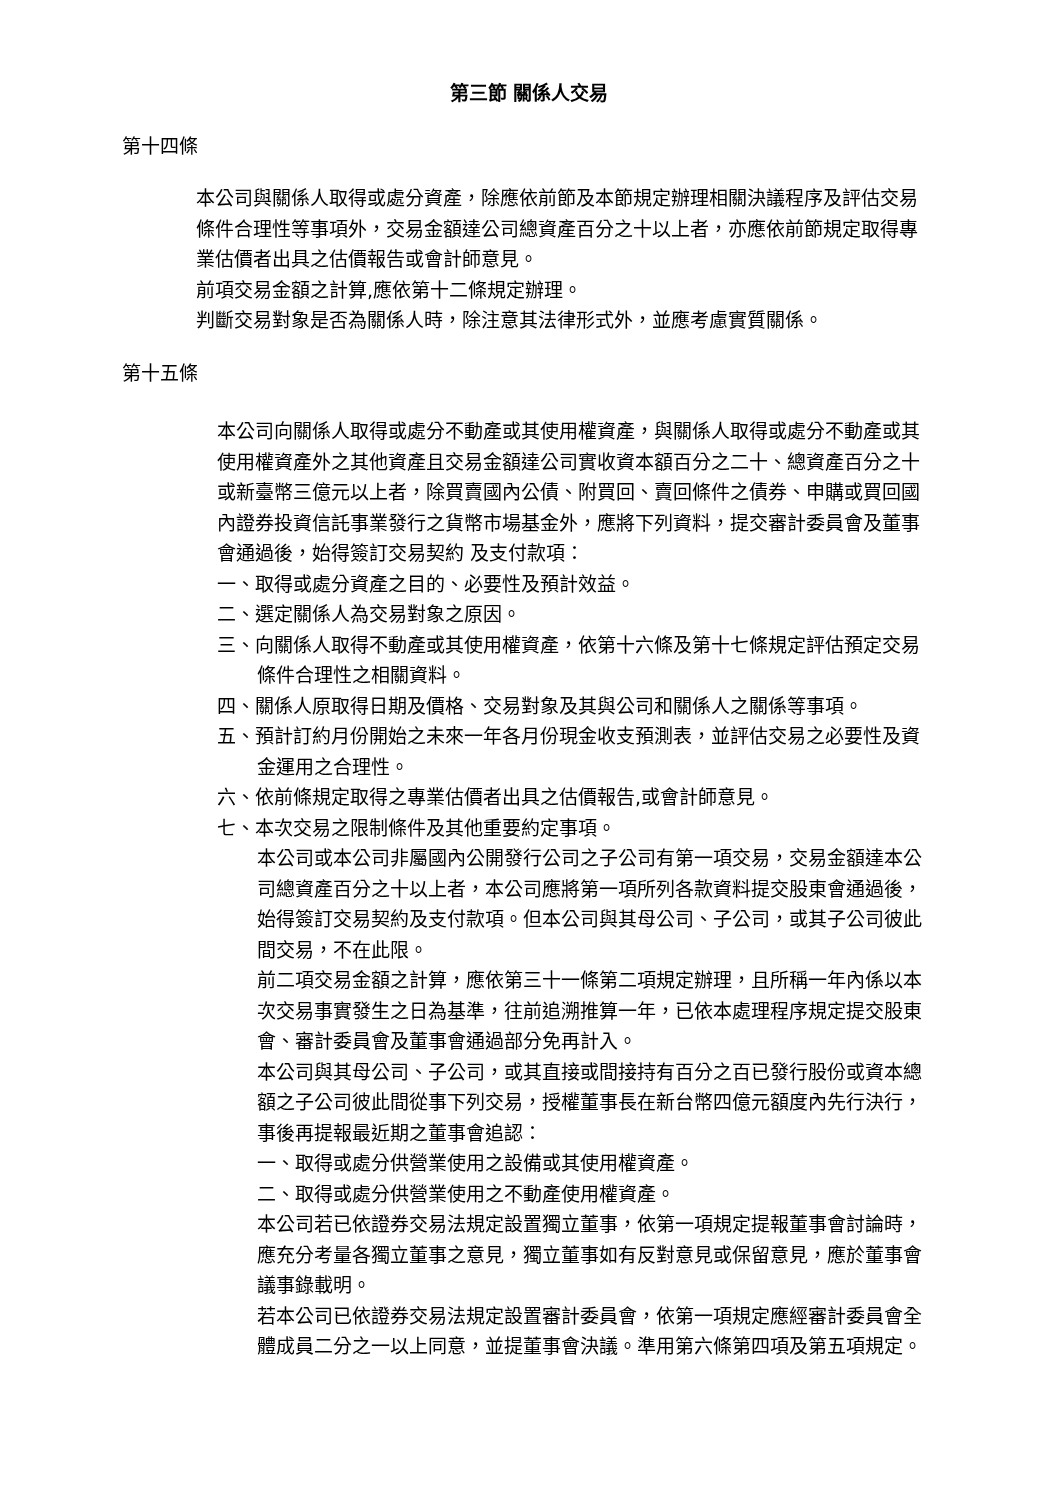第三節 關係人交易
第十四條
本公司與關係人取得或處分資產，除應依前節及本節規定辦理相關決議程序及評估交易條件合理性等事項外，交易金額達公司總資產百分之十以上者，亦應依前節規定取得專業估價者出具之估價報告或會計師意見。
前項交易金額之計算,應依第十二條規定辦理。
判斷交易對象是否為關係人時，除注意其法律形式外，並應考慮實質關係。
第十五條
本公司向關係人取得或處分不動產或其使用權資產，與關係人取得或處分不動產或其使用權資產外之其他資產且交易金額達公司實收資本額百分之二十、總資產百分之十或新臺幣三億元以上者，除買賣國內公債、附買回、賣回條件之債券、申購或買回國內證券投資信託事業發行之貨幣市場基金外，應將下列資料，提交審計委員會及董事會通過後，始得簽訂交易契約 及支付款項：
一、取得或處分資產之目的、必要性及預計效益。
二、選定關係人為交易對象之原因。
三、向關係人取得不動產或其使用權資產，依第十六條及第十七條規定評估預定交易條件合理性之相關資料。
四、關係人原取得日期及價格、交易對象及其與公司和關係人之關係等事項。
五、預計訂約月份開始之未來一年各月份現金收支預測表，並評估交易之必要性及資金運用之合理性。
六、依前條規定取得之專業估價者出具之估價報告,或會計師意見。
七、本次交易之限制條件及其他重要約定事項。
本公司或本公司非屬國內公開發行公司之子公司有第一項交易，交易金額達本公司總資產百分之十以上者，本公司應將第一項所列各款資料提交股東會通過後，始得簽訂交易契約及支付款項。但本公司與其母公司、子公司，或其子公司彼此間交易，不在此限。
前二項交易金額之計算，應依第三十一條第二項規定辦理，且所稱一年內係以本次交易事實發生之日為基準，往前追溯推算一年，已依本處理程序規定提交股東會、審計委員會及董事會通過部分免再計入。
本公司與其母公司、子公司，或其直接或間接持有百分之百已發行股份或資本總額之子公司彼此間從事下列交易，授權董事長在新台幣四億元額度內先行決行，事後再提報最近期之董事會追認：
一、取得或處分供營業使用之設備或其使用權資產。
二、取得或處分供營業使用之不動產使用權資產。
本公司若已依證券交易法規定設置獨立董事，依第一項規定提報董事會討論時，應充分考量各獨立董事之意見，獨立董事如有反對意見或保留意見，應於董事會議事錄載明。
若本公司已依證券交易法規定設置審計委員會，依第一項規定應經審計委員會全體成員二分之一以上同意，並提董事會決議。準用第六條第四項及第五項規定。